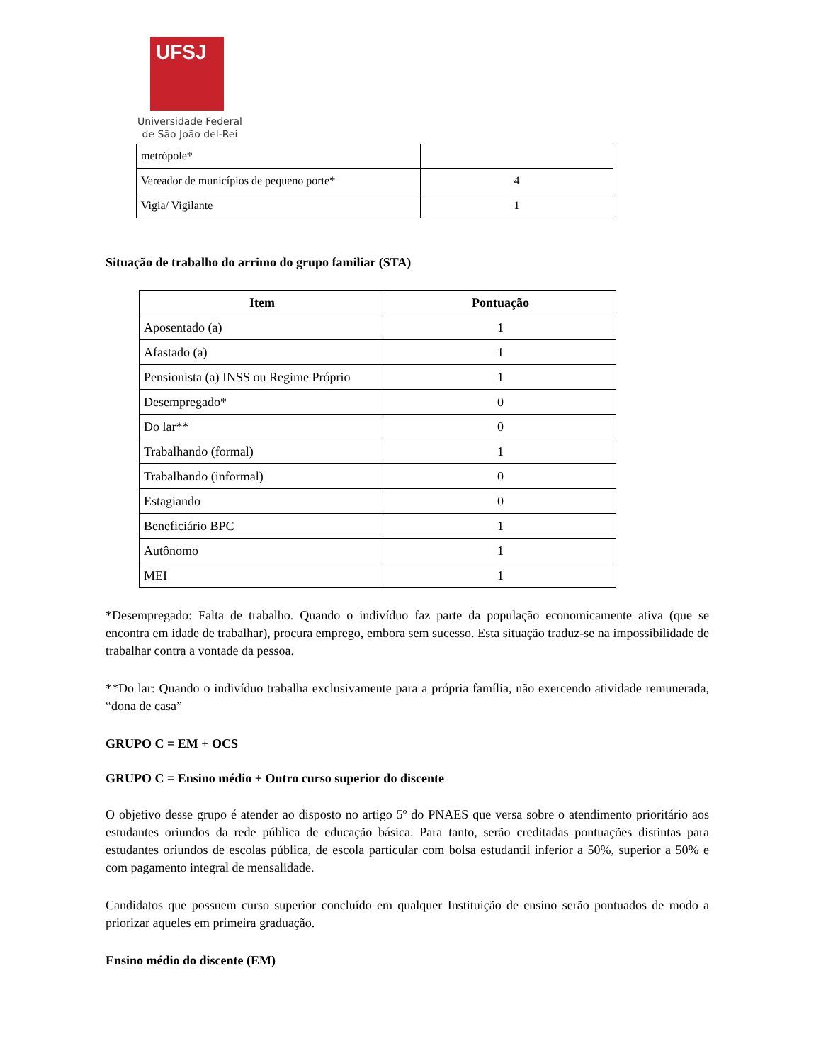UFSJ
Universidade Federal
de São João del-Rei
| metrópole* | |
| Vereador de municípios de pequeno porte* | 4 |
| Vigia/ Vigilante | 1 |
Situação de trabalho do arrimo do grupo familiar (STA)
| Item | Pontuação |
| --- | --- |
| Aposentado (a) | 1 |
| Afastado (a) | 1 |
| Pensionista (a) INSS ou Regime Próprio | 1 |
| Desempregado* | 0 |
| Do lar** | 0 |
| Trabalhando (formal) | 1 |
| Trabalhando (informal) | 0 |
| Estagiando | 0 |
| Beneficiário BPC | 1 |
| Autônomo | 1 |
| MEI | 1 |
*Desempregado: Falta de trabalho. Quando o indivíduo faz parte da população economicamente ativa (que se encontra em idade de trabalhar), procura emprego, embora sem sucesso. Esta situação traduz-se na impossibilidade de trabalhar contra a vontade da pessoa.
**Do lar: Quando o indivíduo trabalha exclusivamente para a própria família, não exercendo atividade remunerada, “dona de casa”
GRUPO C = EM + OCS
GRUPO C = Ensino médio + Outro curso superior do discente
O objetivo desse grupo é atender ao disposto no artigo 5º do PNAES que versa sobre o atendimento prioritário aos estudantes oriundos da rede pública de educação básica. Para tanto, serão creditadas pontuações distintas para estudantes oriundos de escolas pública, de escola particular com bolsa estudantil inferior a 50%, superior a 50% e com pagamento integral de mensalidade.
Candidatos que possuem curso superior concluído em qualquer Instituição de ensino serão pontuados de modo a priorizar aqueles em primeira graduação.
Ensino médio do discente (EM)